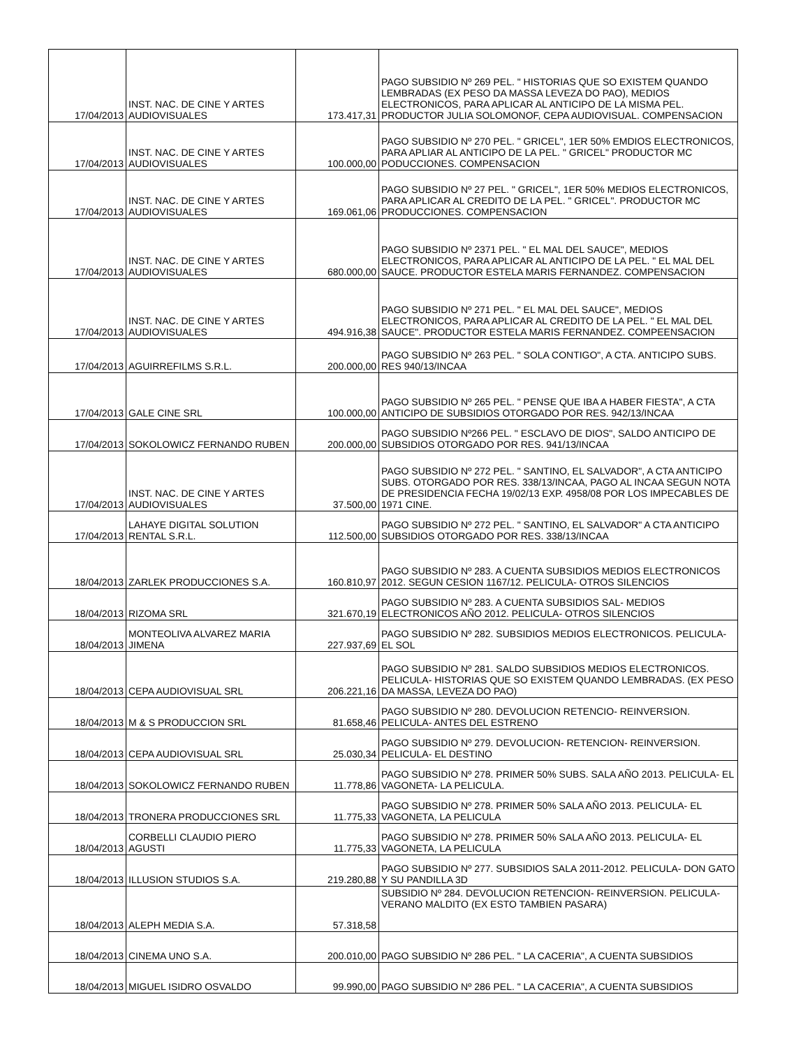| 17/04/2013 | INST. NAC. DE CINE Y ARTES AUDIOVISUALES | 173.417,31 | PAGO SUBSIDIO Nº 269 PEL. " HISTORIAS QUE SO EXISTEM QUANDO LEMBRADAS (EX PESO DA MASSA LEVEZA DO PAO), MEDIOS ELECTRONICOS, PARA APLICAR AL ANTICIPO DE LA MISMA PEL. PRODUCTOR JULIA SOLOMONOF, CEPA AUDIOVISUAL. COMPENSACION |
| 17/04/2013 | INST. NAC. DE CINE Y ARTES AUDIOVISUALES | 100.000,00 | PAGO SUBSIDIO Nº 270 PEL. " GRICEL", 1ER 50% EMDIOS ELECTRONICOS, PARA APLIAR AL ANTICIPO DE LA PEL. " GRICEL" PRODUCTOR MC PODUCCIONES. COMPENSACION |
| 17/04/2013 | INST. NAC. DE CINE Y ARTES AUDIOVISUALES | 169.061,06 | PAGO SUBSIDIO Nº 27 PEL. " GRICEL", 1ER 50% MEDIOS ELECTRONICOS, PARA APLICAR AL CREDITO DE LA PEL. " GRICEL". PRODUCTOR MC PRODUCCIONES. COMPENSACION |
| 17/04/2013 | INST. NAC. DE CINE Y ARTES AUDIOVISUALES | 680.000,00 | PAGO SUBSIDIO Nº 2371 PEL. " EL MAL DEL SAUCE", MEDIOS ELECTRONICOS, PARA APLICAR AL ANTICIPO DE LA PEL. " EL MAL DEL SAUCE. PRODUCTOR ESTELA MARIS FERNANDEZ. COMPENSACION |
| 17/04/2013 | INST. NAC. DE CINE Y ARTES AUDIOVISUALES | 494.916,38 | PAGO SUBSIDIO Nº 271 PEL. " EL MAL DEL SAUCE", MEDIOS ELECTRONICOS, PARA APLICAR AL CREDITO DE LA PEL. " EL MAL DEL SAUCE". PRODUCTOR ESTELA MARIS FERNANDEZ. COMPEENSACION |
| 17/04/2013 | AGUIRREFILMS S.R.L. | 200.000,00 | PAGO SUBSIDIO Nº 263 PEL. " SOLA CONTIGO", A CTA. ANTICIPO SUBS. RES 940/13/INCAA |
| 17/04/2013 | GALE CINE SRL | 100.000,00 | PAGO SUBSIDIO Nº 265 PEL. " PENSE QUE IBA A HABER FIESTA", A CTA ANTICIPO DE SUBSIDIOS OTORGADO POR RES. 942/13/INCAA |
| 17/04/2013 | SOKOLOWICZ FERNANDO RUBEN | 200.000,00 | PAGO SUBSIDIO Nº266 PEL. " ESCLAVO DE DIOS", SALDO ANTICIPO DE SUBSIDIOS OTORGADO POR RES. 941/13/INCAA |
| 17/04/2013 | INST. NAC. DE CINE Y ARTES AUDIOVISUALES | 37.500,00 | PAGO SUBSIDIO Nº 272 PEL. " SANTINO, EL SALVADOR", A CTA ANTICIPO SUBS. OTORGADO POR RES. 338/13/INCAA, PAGO AL INCAA SEGUN NOTA DE PRESIDENCIA FECHA 19/02/13 EXP. 4958/08 POR LOS IMPECABLES DE 1971 CINE. |
| 17/04/2013 | LAHAYE DIGITAL SOLUTION RENTAL S.R.L. | 112.500,00 | PAGO SUBSIDIO Nº 272 PEL. " SANTINO, EL SALVADOR" A CTA ANTICIPO SUBSIDIOS OTORGADO POR RES. 338/13/INCAA |
| 18/04/2013 | ZARLEK PRODUCCIONES S.A. | 160.810,97 | PAGO SUBSIDIO Nº 283. A CUENTA SUBSIDIOS MEDIOS ELECTRONICOS 2012. SEGUN CESION 1167/12. PELICULA- OTROS SILENCIOS |
| 18/04/2013 | RIZOMA SRL | 321.670,19 | PAGO SUBSIDIO Nº 283. A CUENTA SUBSIDIOS SAL- MEDIOS ELECTRONICOS AÑO 2012. PELICULA- OTROS SILENCIOS |
| 18/04/2013 | MONTEOLIVA ALVAREZ MARIA JIMENA | 227.937,69 | PAGO SUBSIDIO Nº 282. SUBSIDIOS MEDIOS ELECTRONICOS. PELICULA- EL SOL |
| 18/04/2013 | CEPA AUDIOVISUAL SRL | 206.221,16 | PAGO SUBSIDIO Nº 281. SALDO SUBSIDIOS MEDIOS ELECTRONICOS. PELICULA- HISTORIAS QUE SO EXISTEM QUANDO LEMBRADAS. (EX PESO DA MASSA, LEVEZA DO PAO) |
| 18/04/2013 | M & S PRODUCCION SRL | 81.658,46 | PAGO SUBSIDIO Nº 280. DEVOLUCION RETENCIO- REINVERSION. PELICULA- ANTES DEL ESTRENO |
| 18/04/2013 | CEPA AUDIOVISUAL SRL | 25.030,34 | PAGO SUBSIDIO Nº 279. DEVOLUCION- RETENCION- REINVERSION. PELICULA- EL DESTINO |
| 18/04/2013 | SOKOLOWICZ FERNANDO RUBEN | 11.778,86 | PAGO SUBSIDIO Nº 278. PRIMER 50% SUBS. SALA AÑO 2013. PELICULA- EL VAGONETA- LA PELICULA. |
| 18/04/2013 | TRONERA PRODUCCIONES SRL | 11.775,33 | PAGO SUBSIDIO Nº 278. PRIMER 50% SALA AÑO 2013. PELICULA- EL VAGONETA, LA PELICULA |
| 18/04/2013 | CORBELLI CLAUDIO PIERO AGUSTI | 11.775,33 | PAGO SUBSIDIO Nº 278. PRIMER 50% SALA AÑO 2013. PELICULA- EL VAGONETA, LA PELICULA |
| 18/04/2013 | ILLUSION STUDIOS S.A. | 219.280,88 | PAGO SUBSIDIO Nº 277. SUBSIDIOS SALA 2011-2012. PELICULA- DON GATO Y SU PANDILLA 3D |
| 18/04/2013 | ALEPH MEDIA S.A. | 57.318,58 | SUBSIDIO Nº 284. DEVOLUCION RETENCION- REINVERSION. PELICULA- VERANO MALDITO (EX ESTO TAMBIEN PASARA) |
| 18/04/2013 | CINEMA UNO S.A. | 200.010,00 | PAGO SUBSIDIO Nº 286 PEL. " LA CACERIA", A CUENTA SUBSIDIOS |
| 18/04/2013 | MIGUEL ISIDRO OSVALDO | 99.990,00 | PAGO SUBSIDIO Nº 286 PEL. " LA CACERIA", A CUENTA SUBSIDIOS |